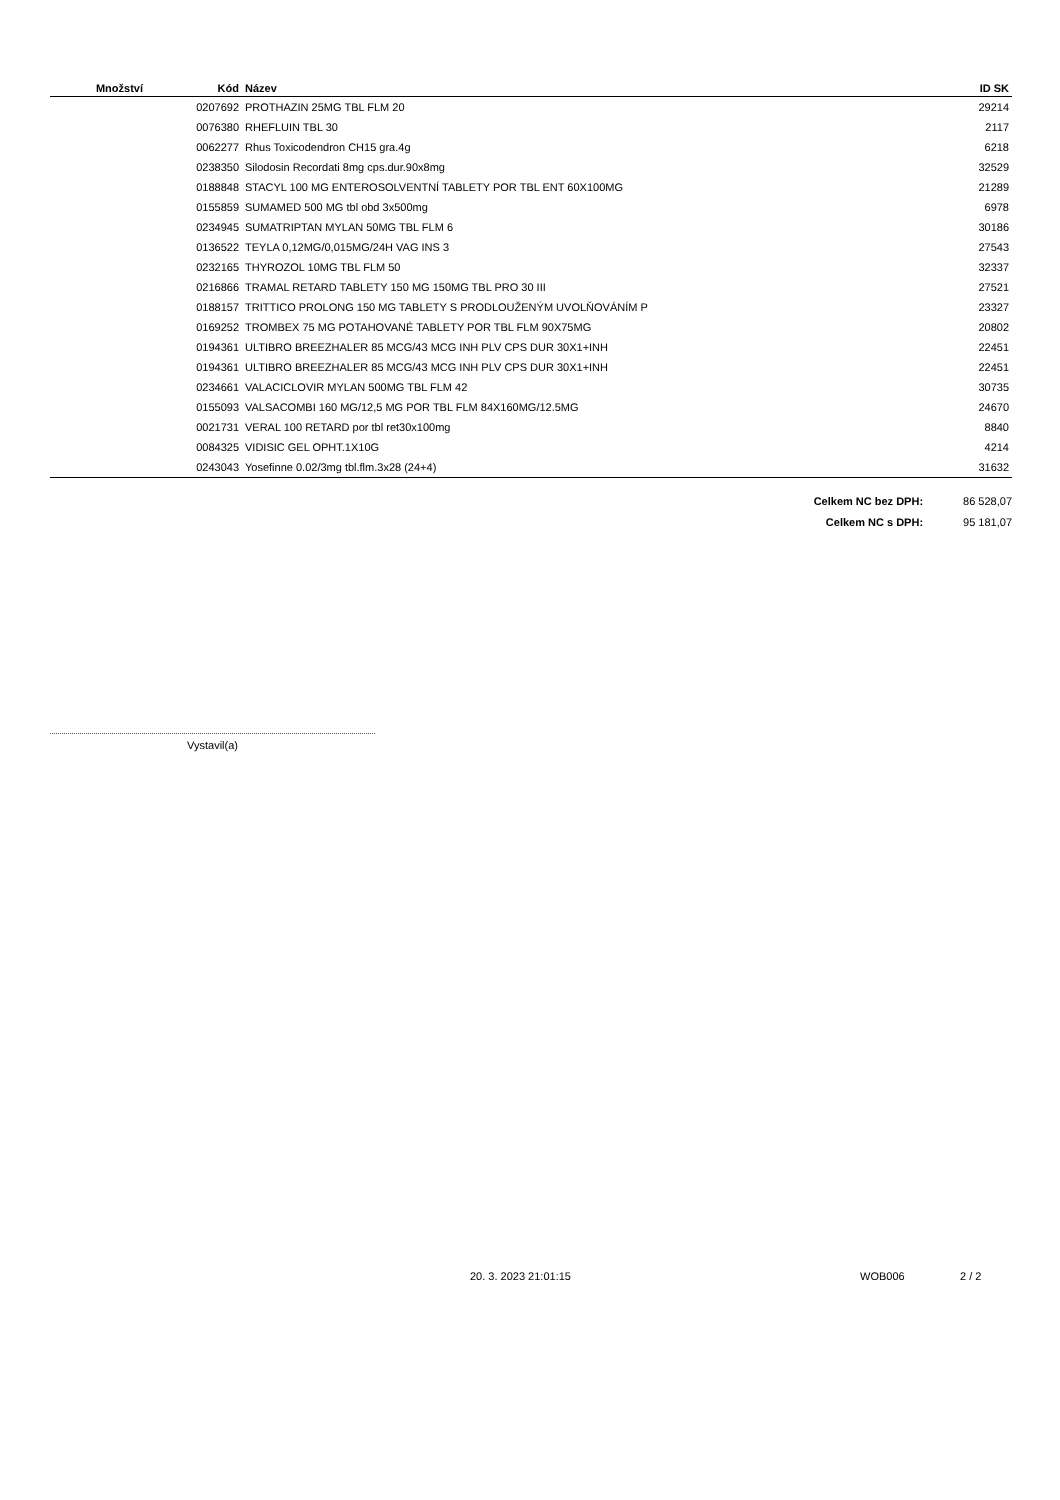| Množství | Kód | Název | ID SK |
| --- | --- | --- | --- |
| | 0207692 | PROTHAZIN 25MG TBL FLM 20 | 29214 |
| | 0076380 | RHEFLUIN TBL 30 | 2117 |
| | 0062277 | Rhus Toxicodendron CH15 gra.4g | 6218 |
| | 0238350 | Silodosin Recordati 8mg cps.dur.90x8mg | 32529 |
| | 0188848 | STACYL 100 MG ENTEROSOLVENTNÍ TABLETY POR TBL ENT 60X100MG | 21289 |
| | 0155859 | SUMAMED 500 MG tbl obd 3x500mg | 6978 |
| | 0234945 | SUMATRIPTAN MYLAN 50MG TBL FLM 6 | 30186 |
| | 0136522 | TEYLA 0,12MG/0,015MG/24H VAG INS 3 | 27543 |
| | 0232165 | THYROZOL 10MG TBL FLM 50 | 32337 |
| | 0216866 | TRAMAL RETARD TABLETY 150 MG 150MG TBL PRO 30 III | 27521 |
| | 0188157 | TRITTICO PROLONG 150 MG TABLETY S PRODLOUŽENÝM UVOLŇOVÁNÍM P | 23327 |
| | 0169252 | TROMBEX 75 MG POTAHOVANÉ TABLETY POR TBL FLM 90X75MG | 20802 |
| | 0194361 | ULTIBRO BREEZHALER 85 MCG/43 MCG INH PLV CPS DUR 30X1+INH | 22451 |
| | 0194361 | ULTIBRO BREEZHALER 85 MCG/43 MCG INH PLV CPS DUR 30X1+INH | 22451 |
| | 0234661 | VALACICLOVIR MYLAN 500MG TBL FLM 42 | 30735 |
| | 0155093 | VALSACOMBI 160 MG/12,5 MG POR TBL FLM 84X160MG/12.5MG | 24670 |
| | 0021731 | VERAL 100 RETARD por tbl ret30x100mg | 8840 |
| | 0084325 | VIDISIC GEL OPHT.1X10G | 4214 |
| | 0243043 | Yosefinne 0.02/3mg tbl.flm.3x28 (24+4) | 31632 |
Celkem NC bez DPH: 86 528,07
Celkem NC s DPH: 95 181,07
Vystavil(a)
20. 3. 2023 21:01:15 WOB006 2 / 2